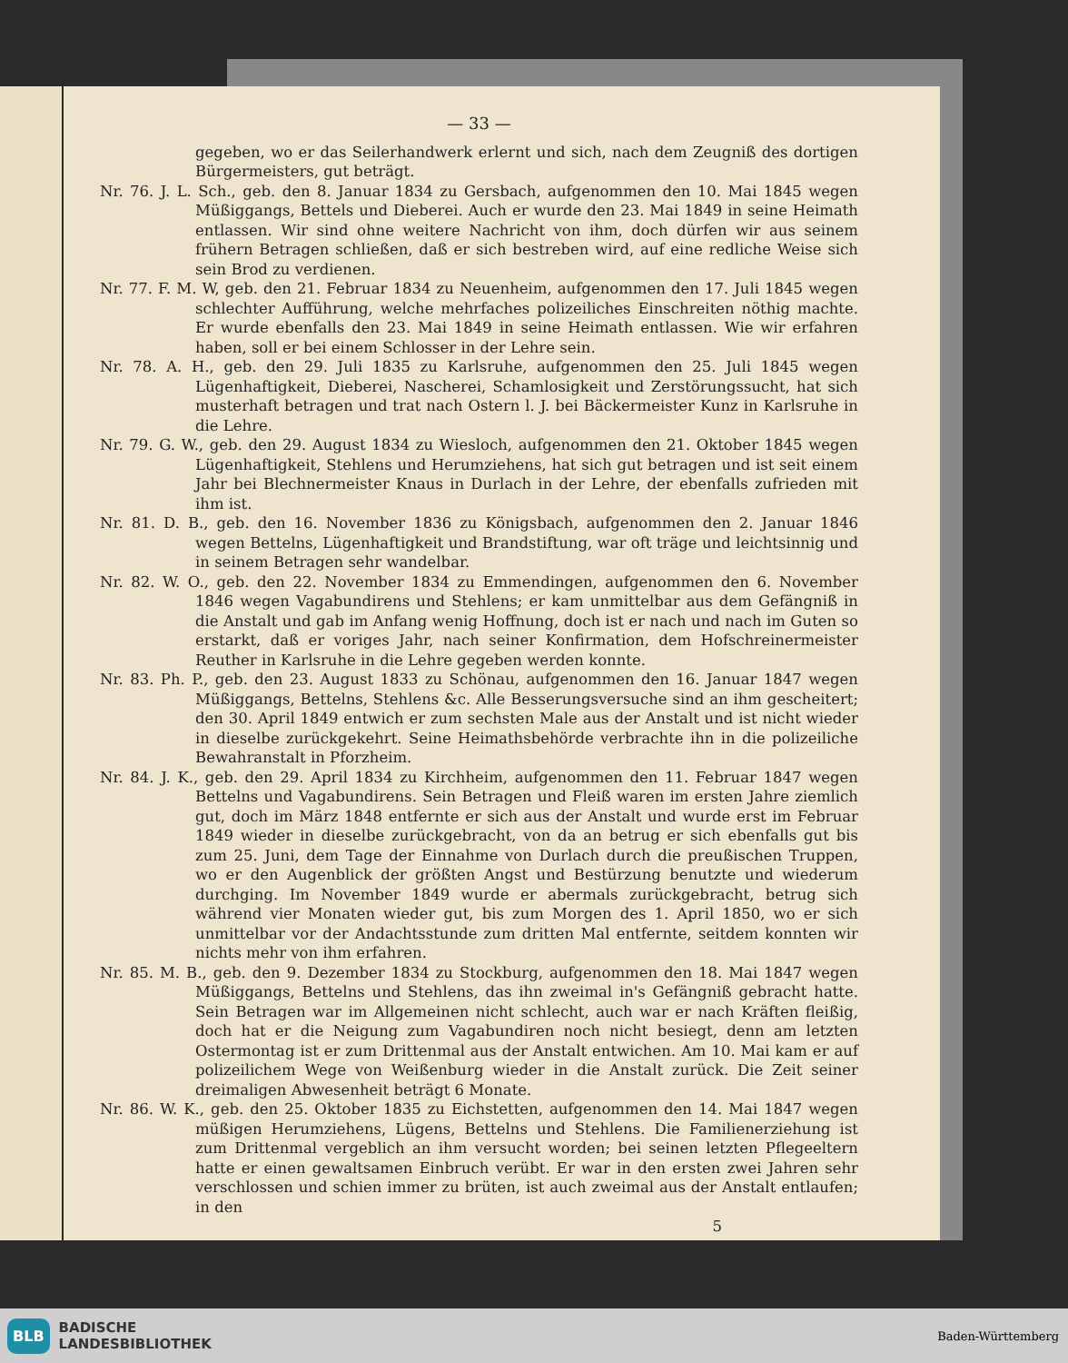— 33 —
gegeben, wo er das Seilerhandwerk erlernt und sich, nach dem Zeugniß des dortigen Bürgermeisters, gut beträgt.
Nr. 76. J. L. Sch., geb. den 8. Januar 1834 zu Gersbach, aufgenommen den 10. Mai 1845 wegen Müßiggangs, Bettels und Dieberei. Auch er wurde den 23. Mai 1849 in seine Heimath entlassen. Wir sind ohne weitere Nachricht von ihm, doch dürfen wir aus seinem frühern Betragen schließen, daß er sich bestreben wird, auf eine redliche Weise sich sein Brod zu verdienen.
Nr. 77. F. M. W, geb. den 21. Februar 1834 zu Neuenheim, aufgenommen den 17. Juli 1845 wegen schlechter Aufführung, welche mehrfaches polizeiliches Einschreiten nöthig machte. Er wurde ebenfalls den 23. Mai 1849 in seine Heimath entlassen. Wie wir erfahren haben, soll er bei einem Schlosser in der Lehre sein.
Nr. 78. A. H., geb. den 29. Juli 1835 zu Karlsruhe, aufgenommen den 25. Juli 1845 wegen Lügenhaftigkeit, Dieberei, Nascherei, Schamlosigkeit und Zerstörungssucht, hat sich musterhaft betragen und trat nach Ostern l. J. bei Bäckermeister Kunz in Karlsruhe in die Lehre.
Nr. 79. G. W., geb. den 29. August 1834 zu Wiesloch, aufgenommen den 21. Oktober 1845 wegen Lügenhaftigkeit, Stehlens und Herumziehens, hat sich gut betragen und ist seit einem Jahr bei Blechnermeister Knaus in Durlach in der Lehre, der ebenfalls zufrieden mit ihm ist.
Nr. 81. D. B., geb. den 16. November 1836 zu Königsbach, aufgenommen den 2. Januar 1846 wegen Bettelns, Lügenhaftigkeit und Brandstiftung, war oft träge und leichtsinnig und in seinem Betragen sehr wandelbar.
Nr. 82. W. O., geb. den 22. November 1834 zu Emmendingen, aufgenommen den 6. November 1846 wegen Vagabundirens und Stehlens; er kam unmittelbar aus dem Gefängniß in die Anstalt und gab im Anfang wenig Hoffnung, doch ist er nach und nach im Guten so erstarkt, daß er voriges Jahr, nach seiner Konfirmation, dem Hofschreinermeister Reuther in Karlsruhe in die Lehre gegeben werden konnte.
Nr. 83. Ph. P., geb. den 23. August 1833 zu Schönau, aufgenommen den 16. Januar 1847 wegen Müßiggangs, Bettelns, Stehlens &c. Alle Besserungsversuche sind an ihm gescheitert; den 30. April 1849 entwich er zum sechsten Male aus der Anstalt und ist nicht wieder in dieselbe zurückgekehrt. Seine Heimathsbehörde verbrachte ihn in die polizeiliche Bewahranstalt in Pforzheim.
Nr. 84. J. K., geb. den 29. April 1834 zu Kirchheim, aufgenommen den 11. Februar 1847 wegen Bettelns und Vagabundirens. Sein Betragen und Fleiß waren im ersten Jahre ziemlich gut, doch im März 1848 entfernte er sich aus der Anstalt und wurde erst im Februar 1849 wieder in dieselbe zurückgebracht, von da an betrug er sich ebenfalls gut bis zum 25. Juni, dem Tage der Einnahme von Durlach durch die preußischen Truppen, wo er den Augenblick der größten Angst und Bestürzung benutzte und wiederum durchging. Im November 1849 wurde er abermals zurückgebracht, betrug sich während vier Monaten wieder gut, bis zum Morgen des 1. April 1850, wo er sich unmittelbar vor der Andachtsstunde zum dritten Mal entfernte, seitdem konnten wir nichts mehr von ihm erfahren.
Nr. 85. M. B., geb. den 9. Dezember 1834 zu Stockburg, aufgenommen den 18. Mai 1847 wegen Müßiggangs, Bettelns und Stehlens, das ihn zweimal in's Gefängniß gebracht hatte. Sein Betragen war im Allgemeinen nicht schlecht, auch war er nach Kräften fleißig, doch hat er die Neigung zum Vagabundiren noch nicht besiegt, denn am letzten Ostermontag ist er zum Drittenmal aus der Anstalt entwichen. Am 10. Mai kam er auf polizeilichem Wege von Weißenburg wieder in die Anstalt zurück. Die Zeit seiner dreimaligen Abwesenheit beträgt 6 Monate.
Nr. 86. W. K., geb. den 25. Oktober 1835 zu Eichstetten, aufgenommen den 14. Mai 1847 wegen müßigen Herumziehens, Lügens, Bettelns und Stehlens. Die Familienerziehung ist zum Drittenmal vergeblich an ihm versucht worden; bei seinen letzten Pflegeeltern hatte er einen gewaltsamen Einbruch verübt. Er war in den ersten zwei Jahren sehr verschlossen und schien immer zu brüten, ist auch zweimal aus der Anstalt entlaufen; in den
5
BLB BADISCHE
LANDESBIBLIOTHEK
Baden-Württemberg